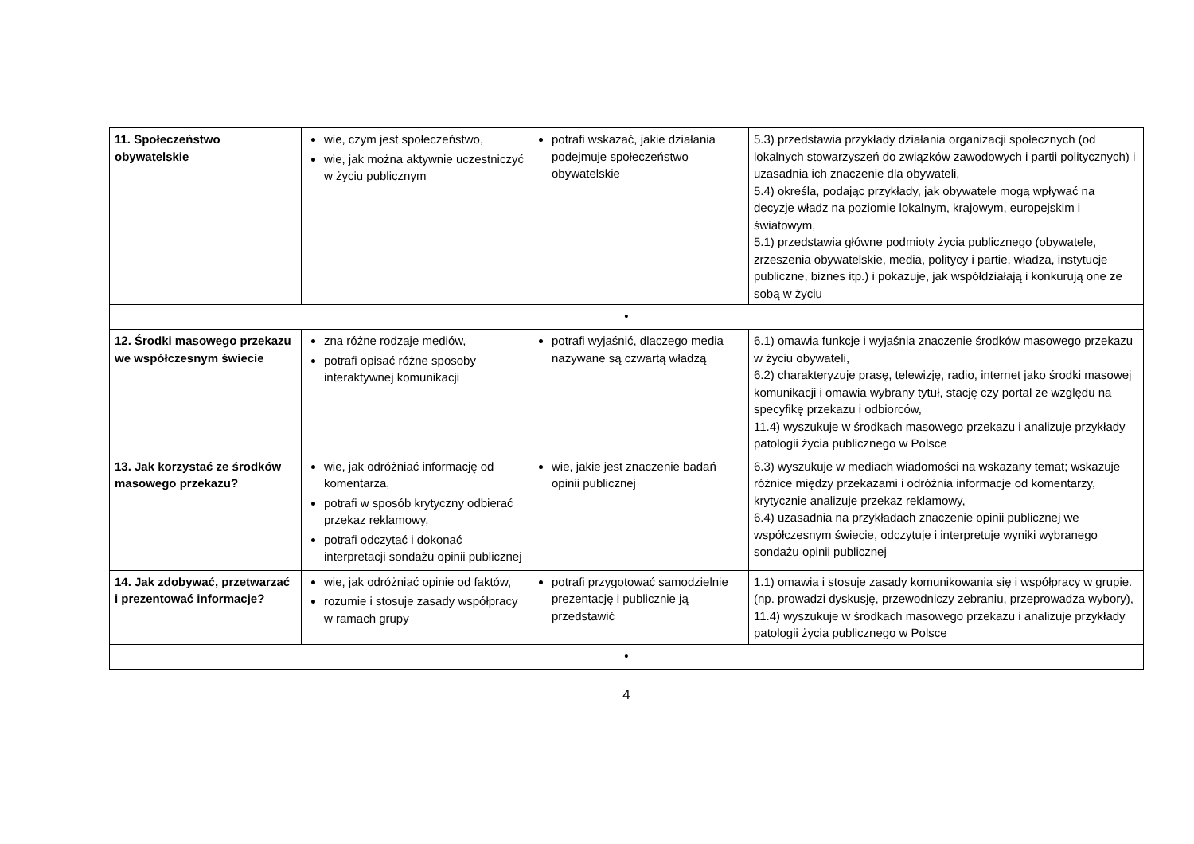| 11. Społeczeństwo obywatelskie | wie, czym jest społeczeństwo, wie, jak można aktywnie uczestniczyć w życiu publicznym | potrafi wskazać, jakie działania podejmuje społeczeństwo obywatelskie | 5.3) przedstawia przykłady działania organizacji społecznych (od lokalnych stowarzyszeń do związków zawodowych i partii politycznych) i uzasadnia ich znaczenie dla obywateli, 5.4) określa, podając przykłady, jak obywatele mogą wpływać na decyzje władz na poziomie lokalnym, krajowym, europejskim i światowym, 5.1) przedstawia główne podmioty życia publicznego (obywatele, zrzeszenia obywatelskie, media, politycy i partie, władza, instytucje publiczne, biznes itp.) i pokazuje, jak współdziałają i konkurują one ze sobą w życiu |
| • | | | |
| 12. Środki masowego przekazu we współczesnym świecie | zna różne rodzaje mediów, potrafi opisać różne sposoby interaktywnej komunikacji | potrafi wyjaśnić, dlaczego media nazywane są czwartą władzą | 6.1) omawia funkcje i wyjaśnia znaczenie środków masowego przekazu w życiu obywateli, 6.2) charakteryzuje prasę, telewizję, radio, internet jako środki masowej komunikacji i omawia wybrany tytuł, stację czy portal ze względu na specyfikę przekazu i odbiorców, 11.4) wyszukuje w środkach masowego przekazu i analizuje przykłady patologii życia publicznego w Polsce |
| 13. Jak korzystać ze środków masowego przekazu? | wie, jak odróżniać informację od komentarza, potrafi w sposób krytyczny odbierać przekaz reklamowy, potrafi odczytać i dokonać interpretacji sondażu opinii publicznej | wie, jakie jest znaczenie badań opinii publicznej | 6.3) wyszukuje w mediach wiadomości na wskazany temat; wskazuje różnice między przekazami i odróżnia informacje od komentarzy, krytycznie analizuje przekaz reklamowy, 6.4) uzasadnia na przykładach znaczenie opinii publicznej we współczesnym świecie, odczytuje i interpretuje wyniki wybranego sondażu opinii publicznej |
| 14. Jak zdobywać, przetwarzać i prezentować informacje? | wie, jak odróżniać opinie od faktów, rozumie i stosuje zasady współpracy w ramach grupy | potrafi przygotować samodzielnie prezentację i publicznie ją przedstawić | 1.1) omawia i stosuje zasady komunikowania się i współpracy w grupie. (np. prowadzi dyskusję, przewodniczy zebraniu, przeprowadza wybory), 11.4) wyszukuje w środkach masowego przekazu i analizuje przykłady patologii życia publicznego w Polsce |
| • | | | |
4